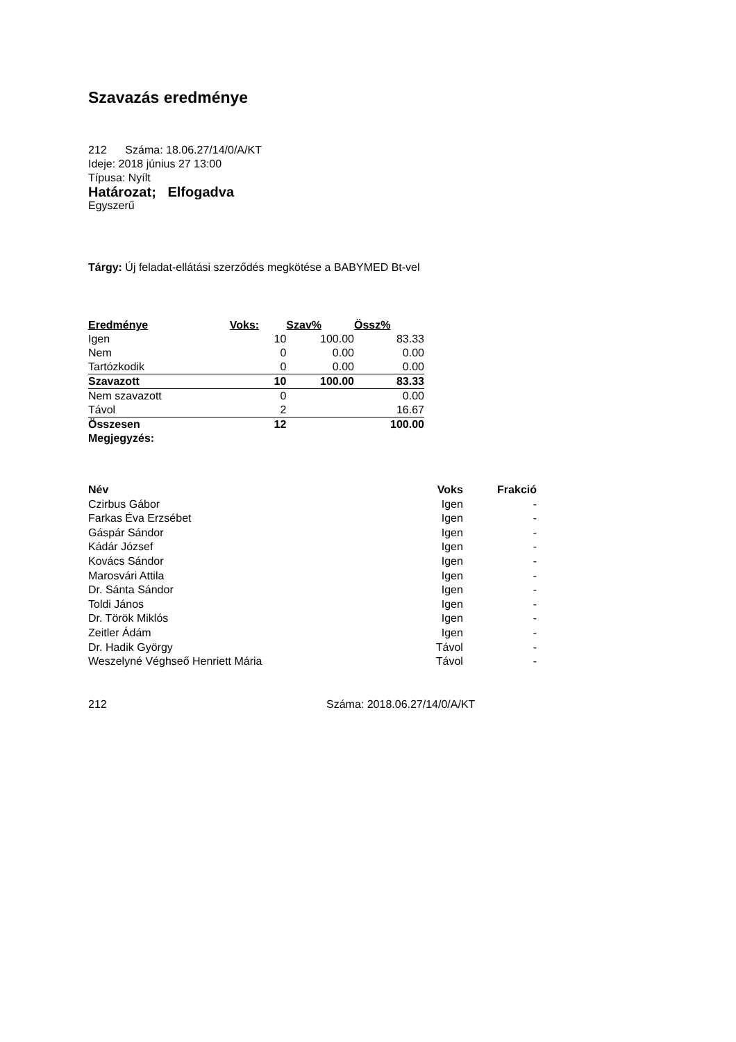Szavazás eredménye
212 Száma: 18.06.27/14/0/A/KT
Ideje: 2018 június 27 13:00
Típusa: Nyílt
Határozat; Elfogadva
Egyszerű
Tárgy: Új feladat-ellátási szerződés megkötése a BABYMED Bt-vel
| Eredménye | Voks: | Szav% | Össz% |
| --- | --- | --- | --- |
| Igen | 10 | 100.00 | 83.33 |
| Nem | 0 | 0.00 | 0.00 |
| Tartózkodik | 0 | 0.00 | 0.00 |
| Szavazott | 10 | 100.00 | 83.33 |
| Nem szavazott | 0 | | 0.00 |
| Távol | 2 | | 16.67 |
| Összesen | 12 | | 100.00 |
| Megjegyzés: | | | |
| Név | Voks | Frakció |
| --- | --- | --- |
| Czirbus Gábor | Igen | - |
| Farkas Éva Erzsébet | Igen | - |
| Gáspár Sándor | Igen | - |
| Kádár József | Igen | - |
| Kovács Sándor | Igen | - |
| Marosvári Attila | Igen | - |
| Dr. Sánta Sándor | Igen | - |
| Toldi János | Igen | - |
| Dr. Török Miklós | Igen | - |
| Zeitler Ádám | Igen | - |
| Dr. Hadik György | Távol | - |
| Weszelyné Véghseő Henriett Mária | Távol | - |
212 Száma: 2018.06.27/14/0/A/KT